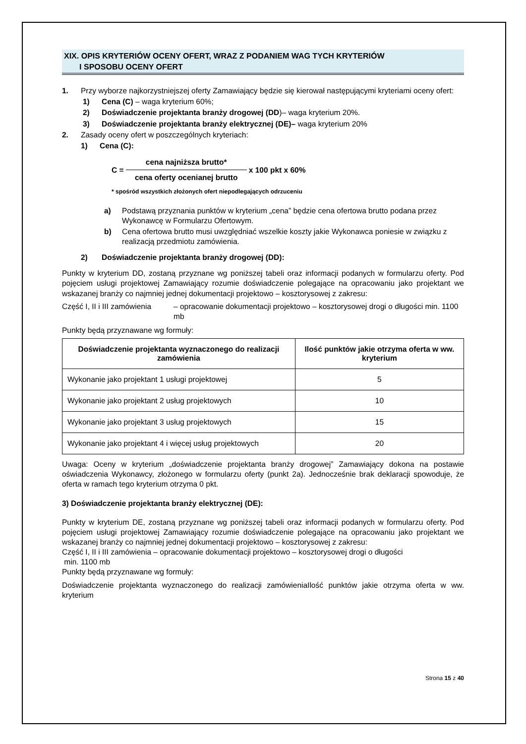XIX. OPIS KRYTERIÓW OCENY OFERT, WRAZ Z PODANIEM WAG TYCH KRYTERIÓW
I SPOSOBU OCENY OFERT
1. Przy wyborze najkorzystniejszej oferty Zamawiający będzie się kierował następującymi kryteriami oceny ofert:
1) Cena (C) – waga kryterium 60%;
2) Doświadczenie projektanta branży drogowej (DD)– waga kryterium 20%.
3) Doświadczenie projektanta branży elektrycznej (DE)– waga kryterium 20%
2. Zasady oceny ofert w poszczególnych kryteriach:
1) Cena (C):
C = cena najniższa brutto* cena oferty ocenianej brutto x 100 pkt x 60%
* spośród wszystkich złożonych ofert niepodlegających odrzuceniu
a) Podstawą przyznania punktów w kryterium „cena” będzie cena ofertowa brutto podana przez Wykonawcę w Formularzu Ofertowym.
b) Cena ofertowa brutto musi uwzględniać wszelkie koszty jakie Wykonawca poniesie w związku z realizacją przedmiotu zamówienia.
2) Doświadczenie projektanta branży drogowej (DD):
Punkty w kryterium DD, zostaną przyznane wg poniższej tabeli oraz informacji podanych w formularzu oferty. Pod pojęciem usługi projektowej Zamawiający rozumie doświadczenie polegające na opracowaniu jako projektant we wskazanej branży co najmniej jednej dokumentacji projektowo – kosztorysowej z zakresu:
Część I, II i III zamówienia – opracowanie dokumentacji projektowo – kosztorysowej drogi o długości min. 1100 mb
Punkty będą przyznawane wg formuły:
| Doświadczenie projektanta wyznaczonego do realizacji zamówienia | Ilość punktów jakie otrzyma oferta w ww. kryterium |
| --- | --- |
| Wykonanie jako projektant 1 usługi projektowej | 5 |
| Wykonanie jako projektant 2 usług projektowych | 10 |
| Wykonanie jako projektant 3 usług projektowych | 15 |
| Wykonanie jako projektant 4 i więcej usług projektowych | 20 |
Uwaga: Oceny w kryterium „doświadczenie projektanta branży drogowej” Zamawiający dokona na postawie oświadczenia Wykonawcy, złożonego w formularzu oferty (punkt 2a). Jednocześnie brak deklaracji spowoduje, że oferta w ramach tego kryterium otrzyma 0 pkt.
3) Doświadczenie projektanta branży elektrycznej (DE):
Punkty w kryterium DE, zostaną przyznane wg poniższej tabeli oraz informacji podanych w formularzu oferty. Pod pojęciem usługi projektowej Zamawiający rozumie doświadczenie polegające na opracowaniu jako projektant we wskazanej branży co najmniej jednej dokumentacji projektowo – kosztorysowej z zakresu:
Część I, II i III zamówienia – opracowanie dokumentacji projektowo – kosztorysowej drogi o długości
min. 1100 mb
Punkty będą przyznawane wg formuły:
Doświadczenie projektanta wyznaczonego do realizacji zamówieniaIlość punktów jakie otrzyma oferta w ww. kryterium
Strona 15 z 40